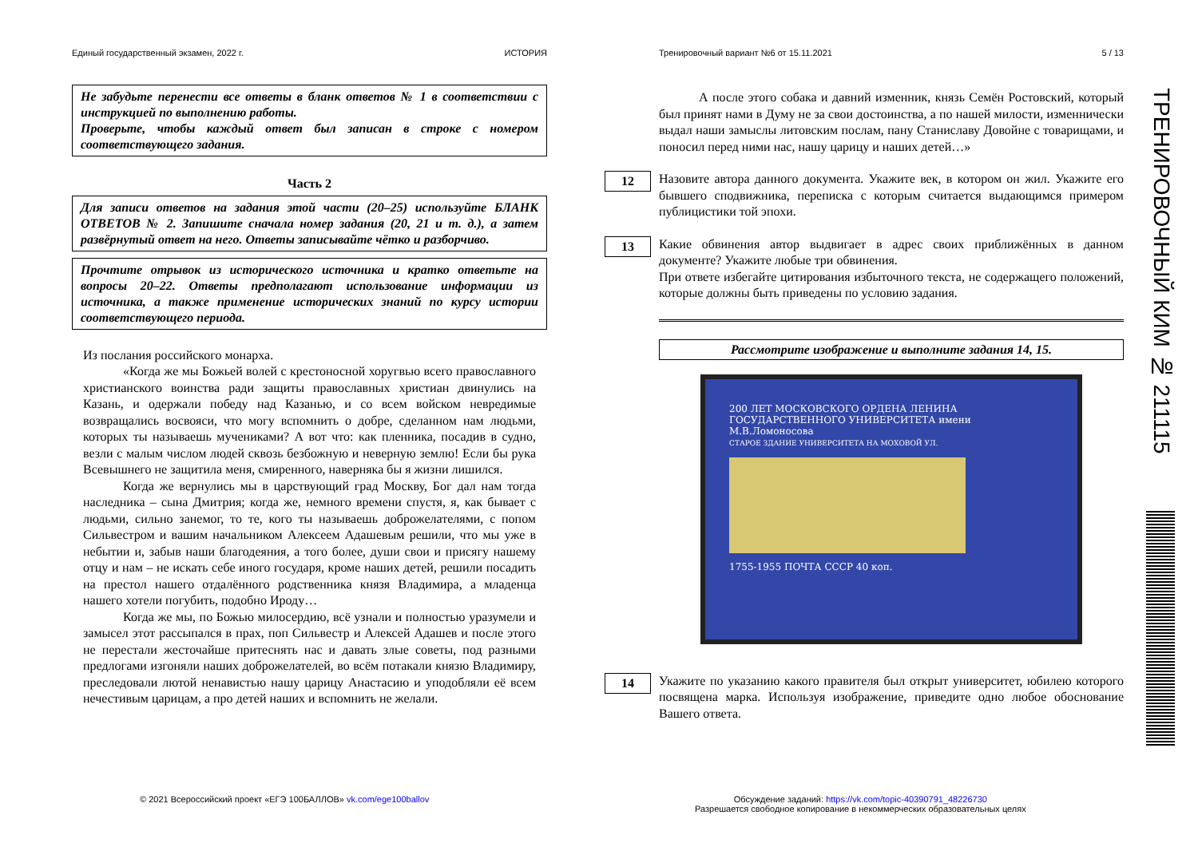Единый государственный экзамен, 2022 г. ИСТОРИЯ
Не забудьте перенести все ответы в бланк ответов № 1 в соответствии с инструкцией по выполнению работы.
Проверьте, чтобы каждый ответ был записан в строке с номером соответствующего задания.
Часть 2
Для записи ответов на задания этой части (20–25) используйте БЛАНК ОТВЕТОВ № 2. Запишите сначала номер задания (20, 21 и т. д.), а затем развёрнутый ответ на него. Ответы записывайте чётко и разборчиво.
Прочтите отрывок из исторического источника и кратко ответьте на вопросы 20–22. Ответы предполагают использование информации из источника, а также применение исторических знаний по курсу истории соответствующего периода.
Из послания российского монарха.
«Когда же мы Божьей волей с крестоносной хоругвью всего православного христианского воинства ради защиты православных христиан двинулись на Казань, и одержали победу над Казанью, и со всем войском невредимые возвращались восвояси, что могу вспомнить о добре, сделанном нам людьми, которых ты называешь мучениками? А вот что: как пленника, посадив в судно, везли с малым числом людей сквозь безбожную и неверную землю! Если бы рука Всевышнего не защитила меня, смиренного, наверняка бы я жизни лишился.
Когда же вернулись мы в царствующий град Москву, Бог дал нам тогда наследника – сына Дмитрия; когда же, немного времени спустя, я, как бывает с людьми, сильно занемог, то те, кого ты называешь доброжелателями, с попом Сильвестром и вашим начальником Алексеем Адашевым решили, что мы уже в небытии и, забыв наши благодеяния, а того более, души свои и присягу нашему отцу и нам – не искать себе иного государя, кроме наших детей, решили посадить на престол нашего отдалённого родственника князя Владимира, а младенца нашего хотели погубить, подобно Ироду…
Когда же мы, по Божью милосердию, всё узнали и полностью уразумели и замысел этот рассыпался в прах, поп Сильвестр и Алексей Адашев и после этого не перестали жесточайше притеснять нас и давать злые советы, под разными предлогами изгоняли наших доброжелателей, во всём потакали князю Владимиру, преследовали лютой ненавистью нашу царицу Анастасию и уподобляли её всем нечестивым царицам, а про детей наших и вспомнить не желали.
Тренировочный вариант №6 от 15.11.2021 5 / 13
А после этого собака и давний изменник, князь Семён Ростовский, который был принят нами в Думу не за свои достоинства, а по нашей милости, изменнически выдал наши замыслы литовским послам, пану Станиславу Довойне с товарищами, и поносил перед ними нас, нашу царицу и наших детей…»
12
Назовите автора данного документа. Укажите век, в котором он жил. Укажите его бывшего сподвижника, переписка с которым считается выдающимся примером публицистики той эпохи.
13
Какие обвинения автор выдвигает в адрес своих приближённых в данном документе? Укажите любые три обвинения.
При ответе избегайте цитирования избыточного текста, не содержащего положений, которые должны быть приведены по условию задания.
Рассмотрите изображение и выполните задания 14, 15.
200 ЛЕТ МОСКОВСКОГО ОРДЕНА ЛЕНИНА ГОСУДАРСТВЕННОГО УНИВЕРСИТЕТА имени М.В.Ломоносова
СТАРОЕ ЗДАНИЕ УНИВЕРСИТЕТА НА МОХОВОЙ УЛ.
1755-1955 ПОЧТА СССР 40 коп.
14
Укажите по указанию какого правителя был открыт университет, юбилею которого посвящена марка. Используя изображение, приведите одно любое обоснование Вашего ответа.
© 2021 Всероссийский проект «ЕГЭ 100БАЛЛОВ» vk.com/ege100ballov
Обсуждение заданий: https://vk.com/topic-40390791_48226730
Разрешается свободное копирование в некоммерческих образовательных целях
ТРЕНИРОВОЧНЫЙ КИМ № 211115